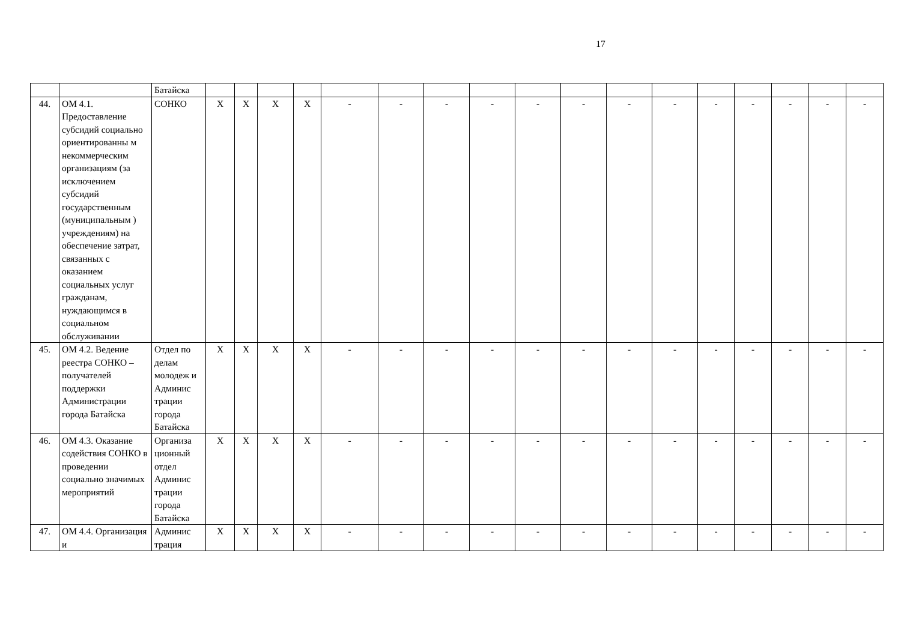17
| | | Батайска | | | | | | | | | | | | | | | | | |
| 44. | ОМ 4.1. Предоставление субсидий социально ориентированны м некоммерческим организациям (за исключением субсидий государственным (муниципальным ) учреждениям) на обеспечение затрат, связанных с оказанием социальных услуг гражданам, нуждающимся в социальном обслуживании | СОНКО | Х | Х | Х | Х | - | - | - | - | - | - | - | - | - | - | - | - | - |
| 45. | ОМ 4.2. Ведение реестра СОНКО – получателей поддержки Администрации города Батайска | Отдел по делам молодеж и Админис трации города Батайска | Х | Х | Х | Х | - | - | - | - | - | - | - | - | - | - | - | - | - |
| 46. | ОМ 4.3. Оказание содействия СОНКО в проведении социально значимых мероприятий | Организа ционный отдел Админис трации города Батайска | Х | Х | Х | Х | - | - | - | - | - | - | - | - | - | - | - | - | - |
| 47. | ОМ 4.4. Организация и | Админис трация | Х | Х | Х | Х | - | - | - | - | - | - | - | - | - | - | - | - | - |